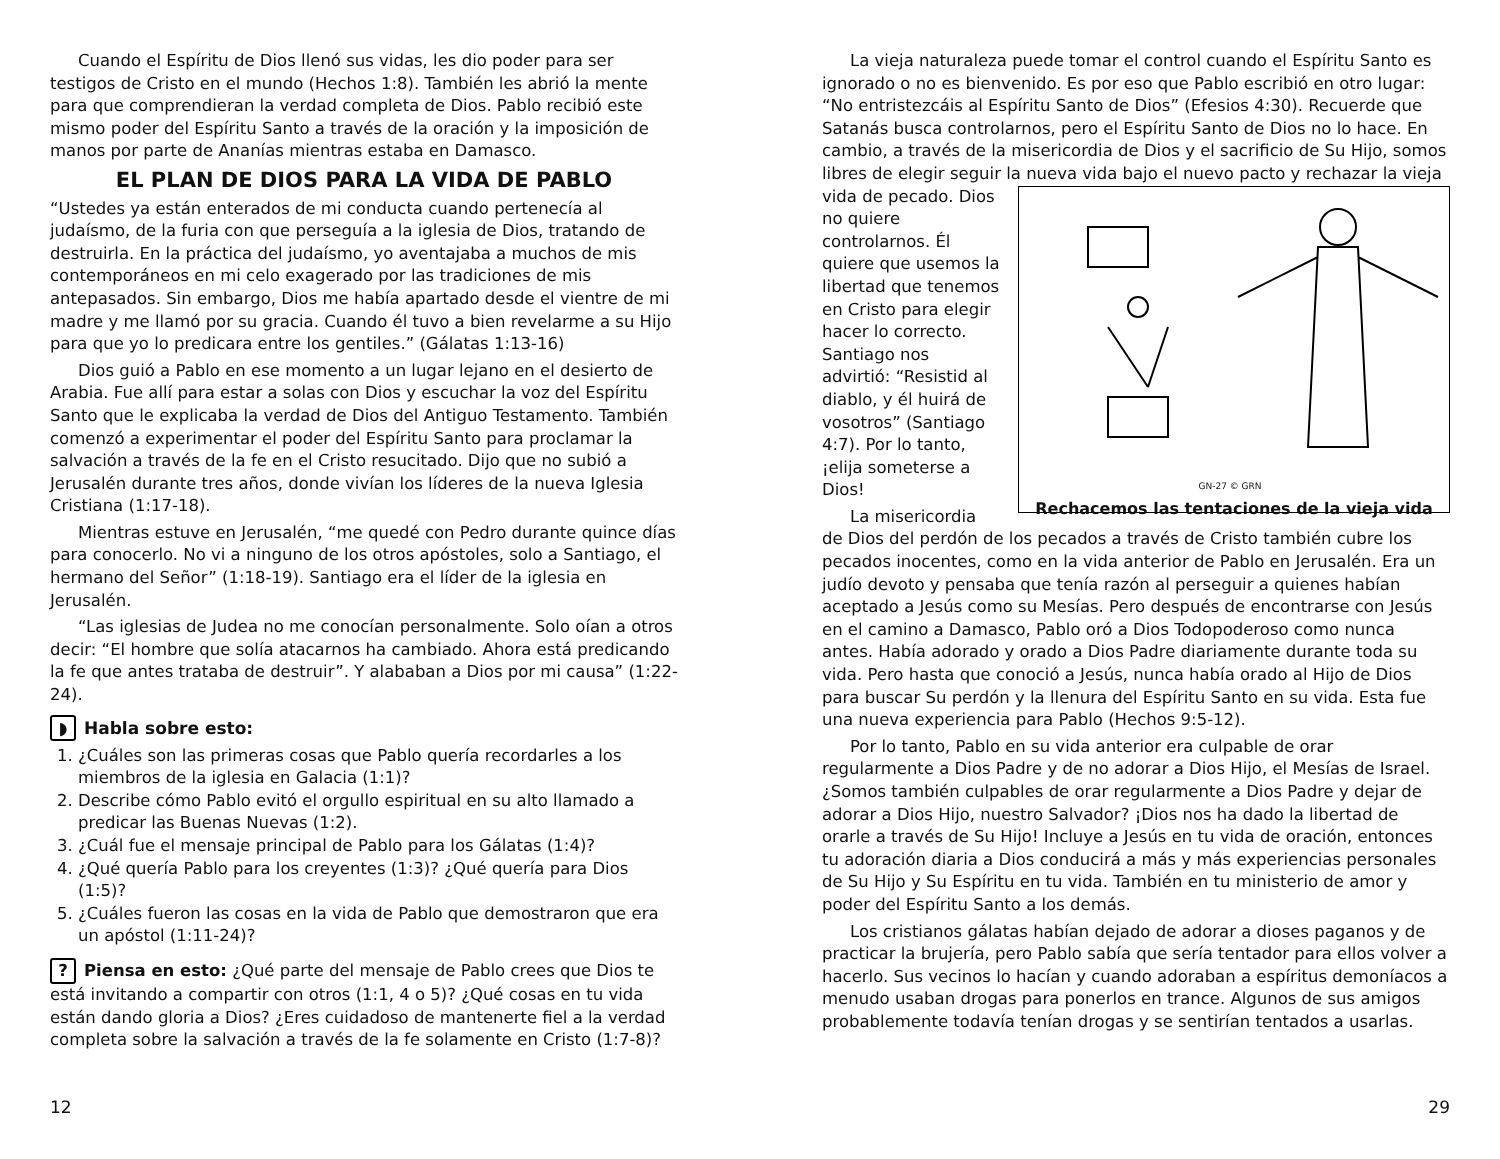Cuando el Espíritu de Dios llenó sus vidas, les dio poder para ser testigos de Cristo en el mundo (Hechos 1:8). También les abrió la mente para que comprendieran la verdad completa de Dios. Pablo recibió este mismo poder del Espíritu Santo a través de la oración y la imposición de manos por parte de Ananías mientras estaba en Damasco.
EL PLAN DE DIOS PARA LA VIDA DE PABLO
“Ustedes ya están enterados de mi conducta cuando pertenecía al judaísmo, de la furia con que perseguía a la iglesia de Dios, tratando de destruirla. En la práctica del judaísmo, yo aventajaba a muchos de mis contemporáneos en mi celo exagerado por las tradiciones de mis antepasados. Sin embargo, Dios me había apartado desde el vientre de mi madre y me llamó por su gracia. Cuando él tuvo a bien revelarme a su Hijo para que yo lo predicara entre los gentiles.” (Gálatas 1:13-16)
Dios guió a Pablo en ese momento a un lugar lejano en el desierto de Arabia. Fue allí para estar a solas con Dios y escuchar la voz del Espíritu Santo que le explicaba la verdad de Dios del Antiguo Testamento. También comenzó a experimentar el poder del Espíritu Santo para proclamar la salvación a través de la fe en el Cristo resucitado. Dijo que no subió a Jerusalén durante tres años, donde vivían los líderes de la nueva Iglesia Cristiana (1:17-18).
Mientras estuve en Jerusalén, “me quedé con Pedro durante quince días para conocerlo. No vi a ninguno de los otros apóstoles, solo a Santiago, el hermano del Señor” (1:18-19). Santiago era el líder de la iglesia en Jerusalén.
“Las iglesias de Judea no me conocían personalmente. Solo oían a otros decir: “El hombre que solía atacarnos ha cambiado. Ahora está predicando la fe que antes trataba de destruir”. Y alababan a Dios por mi causa” (1:22-24).
◗ Habla sobre esto:
1. ¿Cuáles son las primeras cosas que Pablo quería recordarles a los miembros de la iglesia en Galacia (1:1)?
2. Describe cómo Pablo evitó el orgullo espiritual en su alto llamado a predicar las Buenas Nuevas (1:2).
3. ¿Cuál fue el mensaje principal de Pablo para los Gálatas (1:4)?
4. ¿Qué quería Pablo para los creyentes (1:3)? ¿Qué quería para Dios (1:5)?
5. ¿Cuáles fueron las cosas en la vida de Pablo que demostraron que era un apóstol (1:11-24)?
? Piensa en esto: ¿Qué parte del mensaje de Pablo crees que Dios te está invitando a compartir con otros (1:1, 4 o 5)? ¿Qué cosas en tu vida están dando gloria a Dios? ¿Eres cuidadoso de mantenerte fiel a la verdad completa sobre la salvación a través de la fe solamente en Cristo (1:7-8)?
La vieja naturaleza puede tomar el control cuando el Espíritu Santo es ignorado o no es bienvenido. Es por eso que Pablo escribió en otro lugar: “No entristezcáis al Espíritu Santo de Dios” (Efesios 4:30). Recuerde que Satanás busca controlarnos, pero el Espíritu Santo de Dios no lo hace. En cambio, a través de la misericordia de Dios y el sacrificio de Su Hijo, somos libres de elegir seguir la nueva vida bajo el nuevo pacto y rechazar la vieja vida de pecado. GN-27 © GRN
Rechacemos las tentaciones de la vieja vida Dios no quiere controlarnos. Él quiere que usemos la libertad que tenemos en Cristo para elegir hacer lo correcto. Santiago nos advirtió: “Resistid al diablo, y él huirá de vosotros” (Santiago 4:7). Por lo tanto, ¡elija someterse a Dios!
La misericordia de Dios del perdón de los pecados a través de Cristo también cubre los pecados inocentes, como en la vida anterior de Pablo en Jerusalén. Era un judío devoto y pensaba que tenía razón al perseguir a quienes habían aceptado a Jesús como su Mesías. Pero después de encontrarse con Jesús en el camino a Damasco, Pablo oró a Dios Todopoderoso como nunca antes. Había adorado y orado a Dios Padre diariamente durante toda su vida. Pero hasta que conoció a Jesús, nunca había orado al Hijo de Dios para buscar Su perdón y la llenura del Espíritu Santo en su vida. Esta fue una nueva experiencia para Pablo (Hechos 9:5-12).
Por lo tanto, Pablo en su vida anterior era culpable de orar regularmente a Dios Padre y de no adorar a Dios Hijo, el Mesías de Israel. ¿Somos también culpables de orar regularmente a Dios Padre y dejar de adorar a Dios Hijo, nuestro Salvador? ¡Dios nos ha dado la libertad de orarle a través de Su Hijo! Incluye a Jesús en tu vida de oración, entonces tu adoración diaria a Dios conducirá a más y más experiencias personales de Su Hijo y Su Espíritu en tu vida. También en tu ministerio de amor y poder del Espíritu Santo a los demás.
Los cristianos gálatas habían dejado de adorar a dioses paganos y de practicar la brujería, pero Pablo sabía que sería tentador para ellos volver a hacerlo. Sus vecinos lo hacían y cuando adoraban a espíritus demoníacos a menudo usaban drogas para ponerlos en trance. Algunos de sus amigos probablemente todavía tenían drogas y se sentirían tentados a usarlas.
12 29